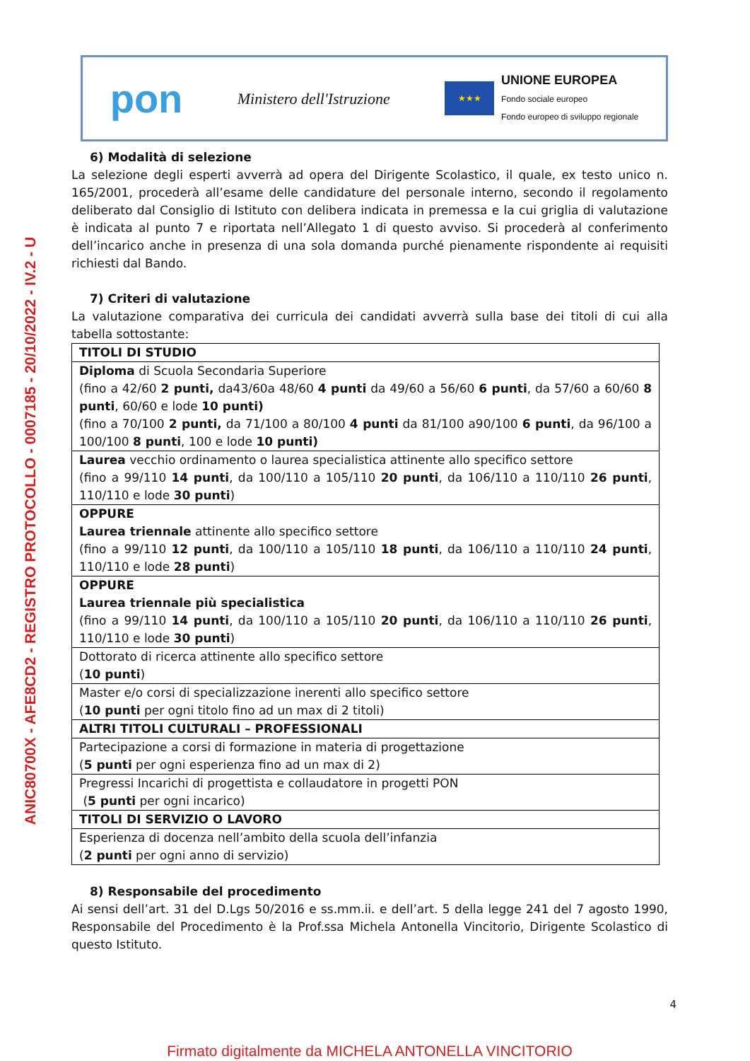ANIC80700X - AFE8CD2 - REGISTRO PROTOCOLLO - 0007185 - 20/10/2022 - IV.2 - U
pon
Ministero dell'Istruzione
★★★
UNIONE EUROPEA
Fondo sociale europeo
Fondo europeo di sviluppo regionale
6) Modalità di selezione
La selezione degli esperti avverrà ad opera del Dirigente Scolastico, il quale, ex testo unico n. 165/2001, procederà all’esame delle candidature del personale interno, secondo il regolamento deliberato dal Consiglio di Istituto con delibera indicata in premessa e la cui griglia di valutazione è indicata al punto 7 e riportata nell’Allegato 1 di questo avviso. Si procederà al conferimento dell’incarico anche in presenza di una sola domanda purché pienamente rispondente ai requisiti richiesti dal Bando.
7) Criteri di valutazione
La valutazione comparativa dei curricula dei candidati avverrà sulla base dei titoli di cui alla tabella sottostante:
| TITOLI DI STUDIO |
| Diploma di Scuola Secondaria Superiore (fino a 42/60 2 punti, da43/60a 48/60 4 punti da 49/60 a 56/60 6 punti , da 57/60 a 60/60 8 punti , 60/60 e lode 10 punti) (fino a 70/100 2 punti, da 71/100 a 80/100 4 punti da 81/100 a90/100 6 punti , da 96/100 a 100/100 8 punti , 100 e lode 10 punti) |
| Laurea vecchio ordinamento o laurea specialistica attinente allo specifico settore (fino a 99/110 14 punti , da 100/110 a 105/110 20 punti , da 106/110 a 110/110 26 punti , 110/110 e lode 30 punti ) |
| OPPURE Laurea triennale attinente allo specifico settore (fino a 99/110 12 punti , da 100/110 a 105/110 18 punti , da 106/110 a 110/110 24 punti , 110/110 e lode 28 punti ) |
| OPPURE Laurea triennale più specialistica (fino a 99/110 14 punti , da 100/110 a 105/110 20 punti , da 106/110 a 110/110 26 punti , 110/110 e lode 30 punti ) |
| Dottorato di ricerca attinente allo specifico settore ( 10 punti ) |
| Master e/o corsi di specializzazione inerenti allo specifico settore ( 10 punti per ogni titolo fino ad un max di 2 titoli) |
| ALTRI TITOLI CULTURALI – PROFESSIONALI |
| Partecipazione a corsi di formazione in materia di progettazione ( 5 punti per ogni esperienza fino ad un max di 2) |
| Pregressi Incarichi di progettista e collaudatore in progetti PON ( 5 punti per ogni incarico) |
| TITOLI DI SERVIZIO O LAVORO |
| Esperienza di docenza nell’ambito della scuola dell’infanzia ( 2 punti per ogni anno di servizio) |
8) Responsabile del procedimento
Ai sensi dell’art. 31 del D.Lgs 50/2016 e ss.mm.ii. e dell’art. 5 della legge 241 del 7 agosto 1990, Responsabile del Procedimento è la Prof.ssa Michela Antonella Vincitorio, Dirigente Scolastico di questo Istituto.
4
Firmato digitalmente da MICHELA ANTONELLA VINCITORIO